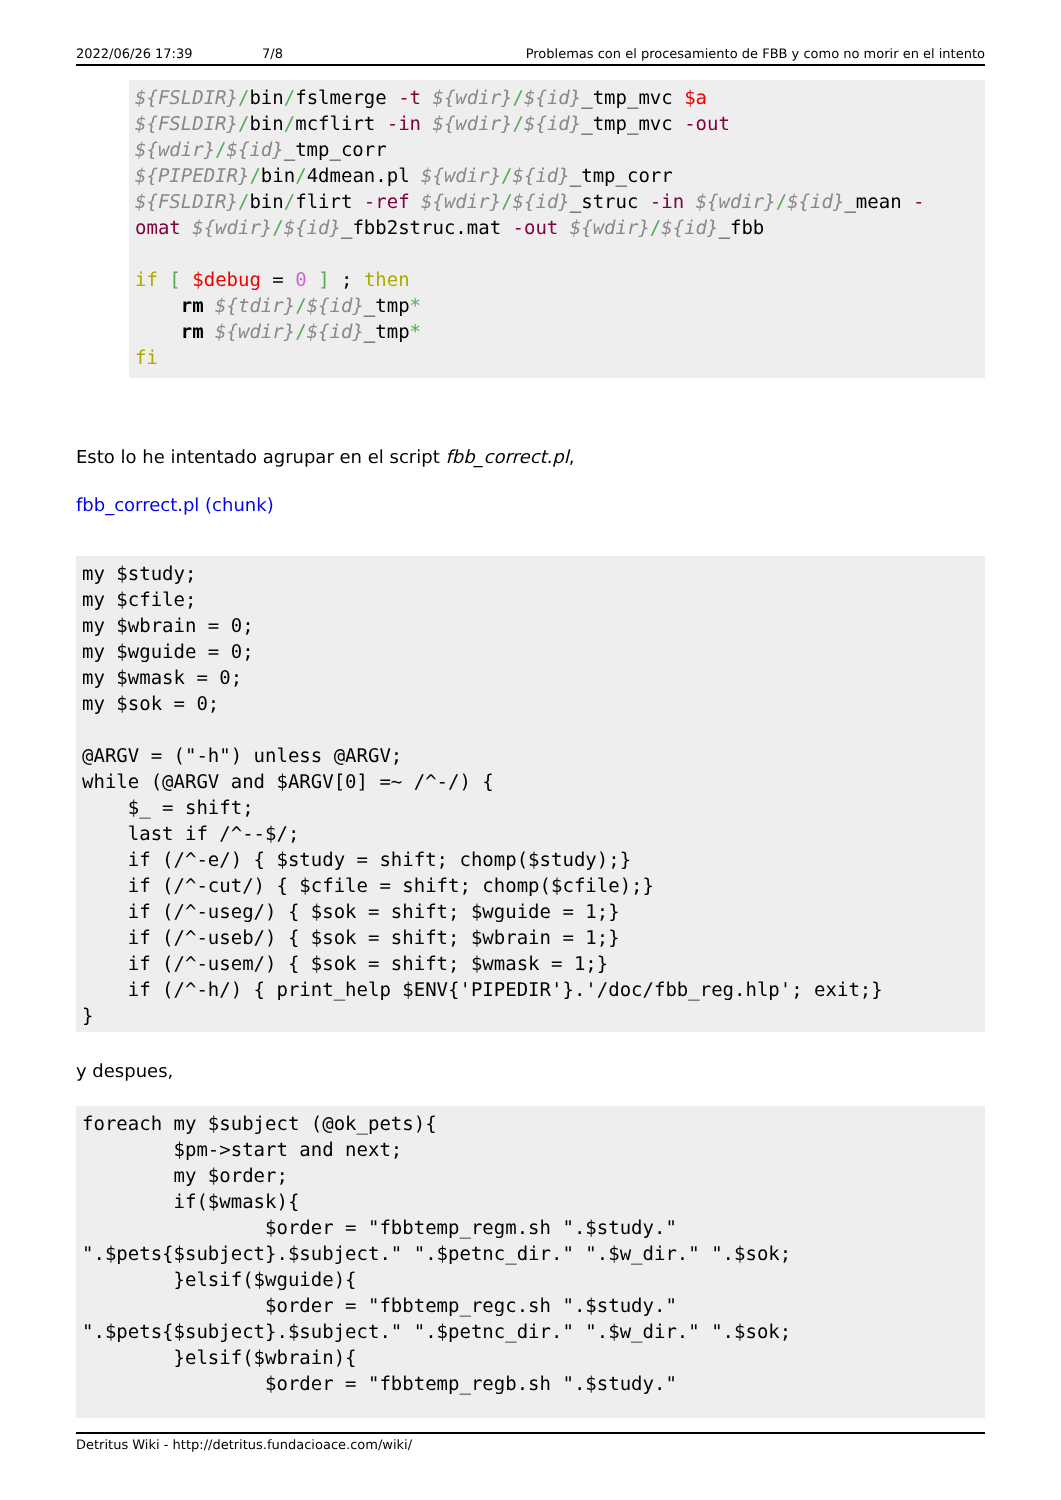2022/06/26 17:39 7/8 Problemas con el procesamiento de FBB y como no morir en el intento
${FSLDIR}/bin/fslmerge -t ${wdir}/${id}_tmp_mvc $a
${FSLDIR}/bin/mcflirt -in ${wdir}/${id}_tmp_mvc -out
${wdir}/${id}_tmp_corr
${PIPEDIR}/bin/4dmean.pl ${wdir}/${id}_tmp_corr
${FSLDIR}/bin/flirt -ref ${wdir}/${id}_struc -in ${wdir}/${id}_mean -
omat ${wdir}/${id}_fbb2struc.mat -out ${wdir}/${id}_fbb

if [ $debug = 0 ] ; then
    rm ${tdir}/${id}_tmp*
    rm ${wdir}/${id}_tmp*
fi
Esto lo he intentado agrupar en el script fbb_correct.pl,
fbb_correct.pl (chunk)
my $study;
my $cfile;
my $wbrain = 0;
my $wguide = 0;
my $wmask = 0;
my $sok = 0;

@ARGV = ("-h") unless @ARGV;
while (@ARGV and $ARGV[0] =~ /^-/) {
    $_ = shift;
    last if /^--$/;
    if (/^-e/) { $study = shift; chomp($study);}
    if (/^-cut/) { $cfile = shift; chomp($cfile);}
    if (/^-useg/) { $sok = shift; $wguide = 1;}
    if (/^-useb/) { $sok = shift; $wbrain = 1;}
    if (/^-usem/) { $sok = shift; $wmask = 1;}
    if (/^-h/) { print_help $ENV{'PIPEDIR'}.'/doc/fbb_reg.hlp'; exit;}
}
y despues,
foreach my $subject (@ok_pets){
        $pm->start and next;
        my $order;
        if($wmask){
                $order = "fbbtemp_regm.sh ".$study."
".$pets{$subject}.$subject." ".$petnc_dir." ".$w_dir." ".$sok;
        }elsif($wguide){
                $order = "fbbtemp_regc.sh ".$study."
".$pets{$subject}.$subject." ".$petnc_dir." ".$w_dir." ".$sok;
        }elsif($wbrain){
                $order = "fbbtemp_regb.sh ".$study."
Detritus Wiki - http://detritus.fundacioace.com/wiki/